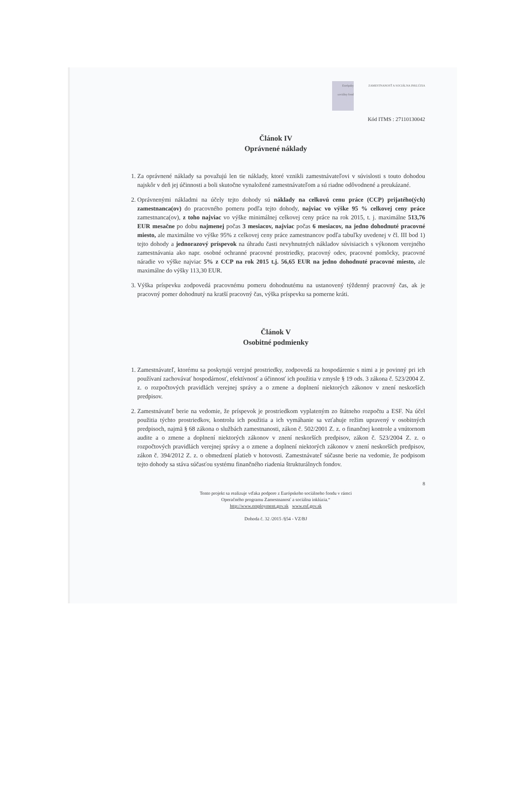Európsky sociálny fond ZAMESTNANOSŤ A SOCIÁLNA INKLÚZIA
Kód ITMS : 27110130042
Článok IV
Oprávnené náklady
1. Za oprávnené náklady sa považujú len tie náklady, ktoré vznikli zamestnávateľovi v súvislosti s touto dohodou najskôr v deň jej účinnosti a boli skutočne vynaložené zamestnávateľom a sú riadne odôvodnené a preukázané.
2. Oprávnenými nákladmi na účely tejto dohody sú náklady na celkovú cenu práce (CCP) prijatého(ých) zamestnanca(ov) do pracovného pomeru podľa tejto dohody, najviac vo výške 95 % celkovej ceny práce zamestnanca(ov), z toho najviac vo výške minimálnej celkovej ceny práce na rok 2015, t. j. maximálne 513,76 EUR mesačne po dobu najmenej počas 3 mesiacov, najviac počas 6 mesiacov, na jedno dohodnuté pracovné miesto, ale maximálne vo výške 95% z celkovej ceny práce zamestnancov podľa tabuľky uvedenej v čl. III bod 1) tejto dohody a jednorazový príspevok na úhradu časti nevyhnutných nákladov súvisiacich s výkonom verejného zamestnávania ako napr. osobné ochranné pracovné prostriedky, pracovný odev, pracovné pomôcky, pracovné náradie vo výške najviac 5% z CCP na rok 2015 t.j. 56,65 EUR na jedno dohodnuté pracovné miesto, ale maximálne do výšky 113,30 EUR.
3. Výška príspevku zodpovedá pracovnému pomeru dohodnutému na ustanovený týždenný pracovný čas, ak je pracovný pomer dohodnutý na kratší pracovný čas, výška príspevku sa pomerne kráti.
Článok V
Osobitné podmienky
1. Zamestnávateľ, ktorému sa poskytujú verejné prostriedky, zodpovedá za hospodárenie s nimi a je povinný pri ich používaní zachovávať hospodárnosť, efektívnosť a účinnosť ich použitia v zmysle § 19 ods. 3 zákona č. 523/2004 Z. z. o rozpočtových pravidlách verejnej správy a o zmene a doplnení niektorých zákonov v znení neskorších predpisov.
2. Zamestnávateľ berie na vedomie, že príspevok je prostriedkom vyplateným zo štátneho rozpočtu a ESF. Na účel použitia týchto prostriedkov, kontrolu ich použitia a ich vymáhanie sa vzťahuje režim upravený v osobitných predpisoch, najmä § 68 zákona o službách zamestnanosti, zákon č. 502/2001 Z. z. o finančnej kontrole a vnútornom audite a o zmene a doplnení niektorých zákonov v znení neskorších predpisov, zákon č. 523/2004 Z. z. o rozpočtových pravidlách verejnej správy a o zmene a doplnení niektorých zákonov v znení neskorších predpisov, zákon č. 394/2012 Z. z. o obmedzení platieb v hotovosti. Zamestnávateľ súčasne berie na vedomie, že podpisom tejto dohody sa stáva súčasťou systému finančného riadenia štrukturálnych fondov.
8
Tento projekt sa realizuje vďaka podpore z Európskeho sociálneho fondu v rámci
Operačného programu Zamestnanosť a sociálna inklúzia.“
http://www.employment.gov.sk www.esf.gov.sk
Dohoda č. 32 /2015 /§54 - VZ/BJ